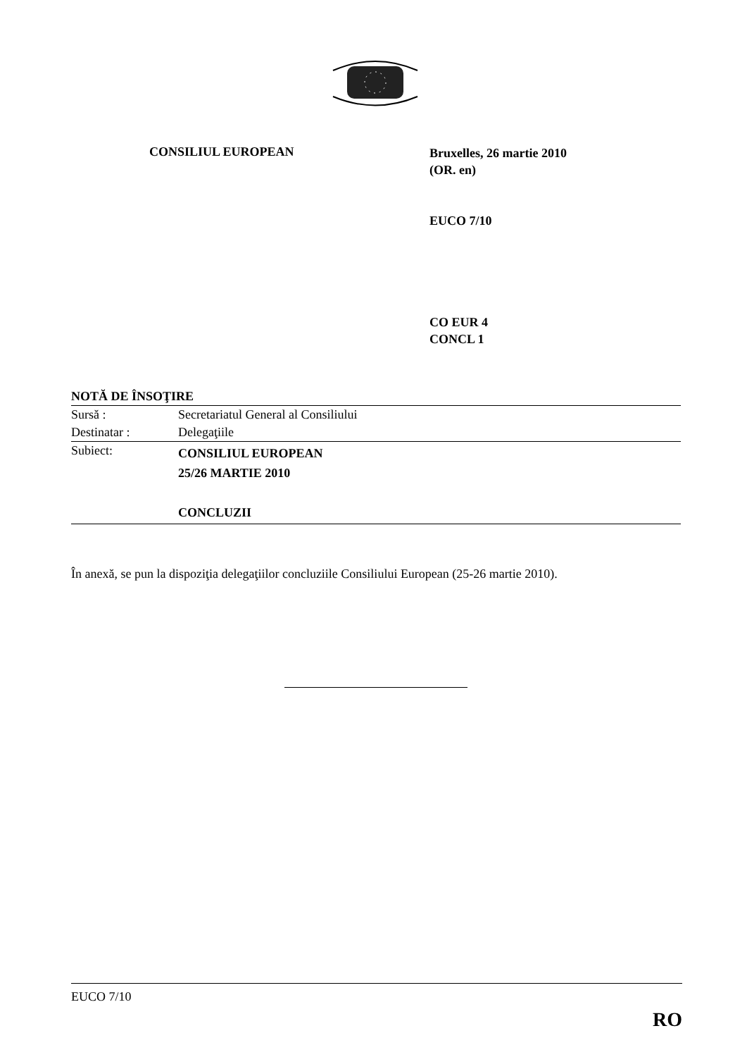CONSILIUL EUROPEAN
Bruxelles, 26 martie 2010
(OR. en)
EUCO 7/10
CO EUR 4
CONCL 1
NOTĂ DE ÎNSOŢIRE
| Sursă : | Secretariatul General al Consiliului |
| Destinatar : | Delegaţiile |
| Subiect: | CONSILIUL EUROPEAN 25/26 MARTIE 2010 CONCLUZII |
În anexă, se pun la dispoziţia delegaţiilor concluziile Consiliului European (25-26 martie 2010).
EUCO 7/10
RO